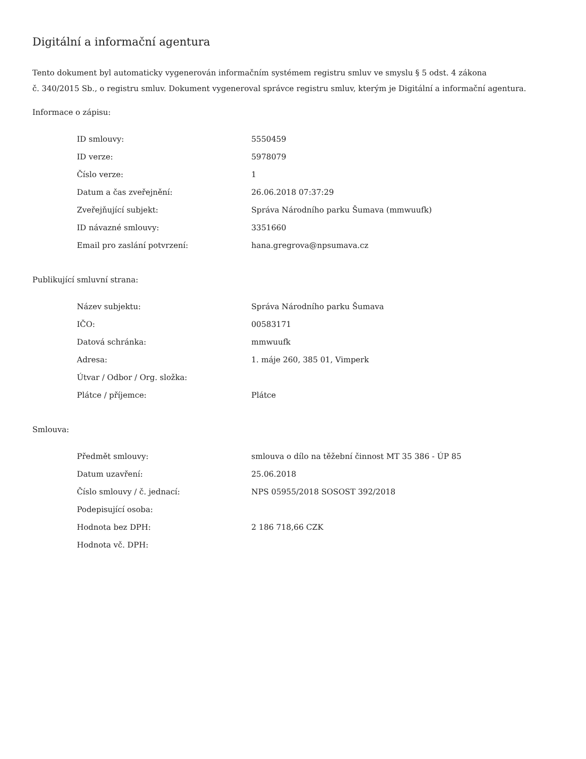Digitální a informační agentura
Tento dokument byl automaticky vygenerován informačním systémem registru smluv ve smyslu § 5 odst. 4 zákona
č. 340/2015 Sb., o registru smluv. Dokument vygeneroval správce registru smluv, kterým je Digitální a informační agentura.
Informace o zápisu:
| ID smlouvy: | 5550459 |
| ID verze: | 5978079 |
| Číslo verze: | 1 |
| Datum a čas zveřejnění: | 26.06.2018 07:37:29 |
| Zveřejňující subjekt: | Správa Národního parku Šumava (mmwuufk) |
| ID návazné smlouvy: | 3351660 |
| Email pro zaslání potvrzení: | hana.gregrova@npsumava.cz |
Publikující smluvní strana:
| Název subjektu: | Správa Národního parku Šumava |
| IČO: | 00583171 |
| Datová schránka: | mmwuufk |
| Adresa: | 1. máje 260, 385 01, Vimperk |
| Útvar / Odbor / Org. složka: | |
| Plátce / příjemce: | Plátce |
Smlouva:
| Předmět smlouvy: | smlouva o dílo na těžební činnost MT 35 386 - ÚP 85 |
| Datum uzavření: | 25.06.2018 |
| Číslo smlouvy / č. jednací: | NPS 05955/2018 SOSOST 392/2018 |
| Podepisující osoba: | |
| Hodnota bez DPH: | 2 186 718,66 CZK |
| Hodnota vč. DPH: | |